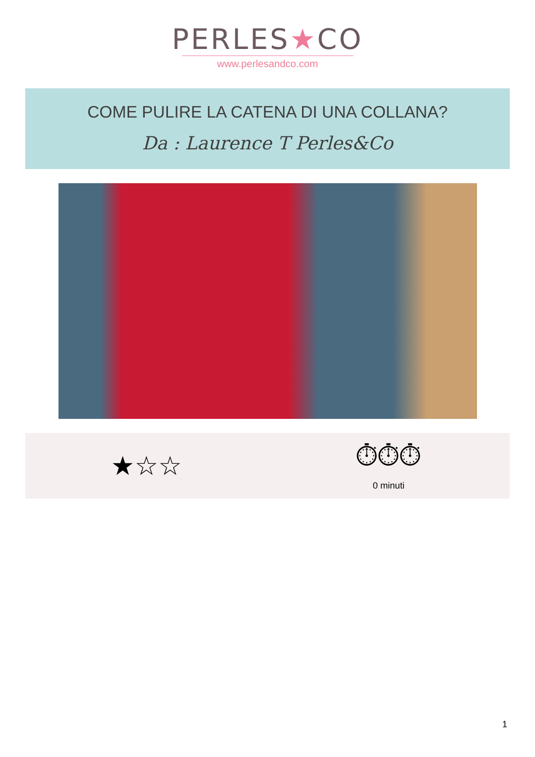PERLES★CO
www.perlesandco.com
COME PULIRE LA CATENA DI UNA COLLANA?
Da : Laurence T Perles&Co
★☆☆
⏱⏱⏱
0 minuti
1